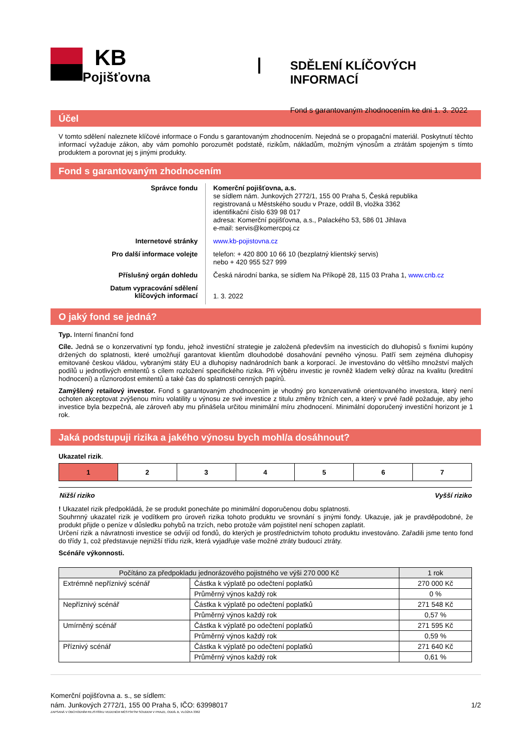KB
Pojišťovna
SDĚLENÍ KLÍČOVÝCH INFORMACÍ
Fond s garantovaným zhodnocením ke dni 1. 3. 2022
Účel
V tomto sdělení naleznete klíčové informace o Fondu s garantovaným zhodnocením. Nejedná se o propagační materiál. Poskytnutí těchto informací vyžaduje zákon, aby vám pomohlo porozumět podstatě, rizikům, nákladům, možným výnosům a ztrátám spojeným s tímto produktem a porovnat jej s jinými produkty.
Fond s garantovaným zhodnocením
Správce fondu
Komerční pojišťovna, a.s.
se sídlem nám. Junkových 2772/1, 155 00 Praha 5, Česká republika
registrovaná u Městského soudu v Praze, oddíl B, vložka 3362
identifikační číslo 639 98 017
adresa: Komerční pojišťovna, a.s., Palackého 53, 586 01 Jihlava
e-mail: servis@komercpoj.cz
Internetové stránky
www.kb-pojistovna.cz
Pro další informace volejte
telefon: + 420 800 10 66 10 (bezplatný klientský servis)
nebo + 420 955 527 999
Příslušný orgán dohledu
Česká národní banka, se sídlem Na Příkopě 28, 115 03 Praha 1, www.cnb.cz
Datum vypracování sdělení
klíčových informací
1. 3. 2022
O jaký fond se jedná?
Typ. Interní finanční fond
Cíle. Jedná se o konzervativní typ fondu, jehož investiční strategie je založená především na investicích do dluhopisů s fixními kupóny držených do splatnosti, které umožňují garantovat klientům dlouhodobé dosahování pevného výnosu. Patří sem zejména dluhopisy emitované českou vládou, vybranými státy EU a dluhopisy nadnárodních bank a korporací. Je investováno do většího množství malých podílů u jednotlivých emitentů s cílem rozložení specifického rizika. Při výběru investic je rovněž kladem velký důraz na kvalitu (kreditní hodnocení) a různorodost emitentů a také čas do splatnosti cenných papírů.
Zamýšlený retailový investor. Fond s garantovaným zhodnocením je vhodný pro konzervativně orientovaného investora, který není ochoten akceptovat zvýšenou míru volatility u výnosu ze své investice z titulu změny tržních cen, a který v prvé řadě požaduje, aby jeho investice byla bezpečná, ale zároveň aby mu přinášela určitou minimální míru zhodnocení. Minimální doporučený investiční horizont je 1 rok.
Jaká podstupuji rizika a jakého výnosu bych mohl/a dosáhnout?
Ukazatel rizik.
| 1 | 2 | 3 | 4 | 5 | 6 | 7 |
Nižší riziko Vyšší riziko
! Ukazatel rizik předpokládá, že se produkt ponecháte po minimální doporučenou dobu splatnosti.
Souhrnný ukazatel rizik je vodítkem pro úroveň rizika tohoto produktu ve srovnání s jinými fondy. Ukazuje, jak je pravděpodobné, že produkt přijde o peníze v důsledku pohybů na trzích, nebo protože vám pojistitel není schopen zaplatit.
Určení rizik a návratnosti investice se odvíjí od fondů, do kterých je prostřednictvím tohoto produktu investováno. Zařadili jsme tento fond do třídy 1, což představuje nejnižší třídu rizik, která vyjadřuje vaše možné ztráty budoucí ztráty.
Scénáře výkonnosti.
| Počítáno za předpokladu jednorázového pojistného ve výši 270 000 Kč | | 1 rok |
| --- | --- | --- |
| Extrémně nepříznivý scénář | Částka k výplatě po odečtení poplatků | 270 000 Kč |
| | Průměrný výnos každý rok | 0 % |
| Nepříznivý scénář | Částka k výplatě po odečtení poplatků | 271 548 Kč |
| | Průměrný výnos každý rok | 0,57 % |
| Umírněný scénář | Částka k výplatě po odečtení poplatků | 271 595 Kč |
| | Průměrný výnos každý rok | 0,59 % |
| Příznivý scénář | Částka k výplatě po odečtení poplatků | 271 640 Kč |
| | Průměrný výnos každý rok | 0,61 % |
Komerční pojišťovna a. s., se sídlem:
nám. Junkových 2772/1, 155 00 Praha 5, IČO: 63998017 1/2
ZAPSANÁ V OBCHODNÍM REJSTŘÍKU VEDENÉM MĚSTSKÝM SOUDEM V PRAZE, ODDÍL B, VLOŽKA 3362